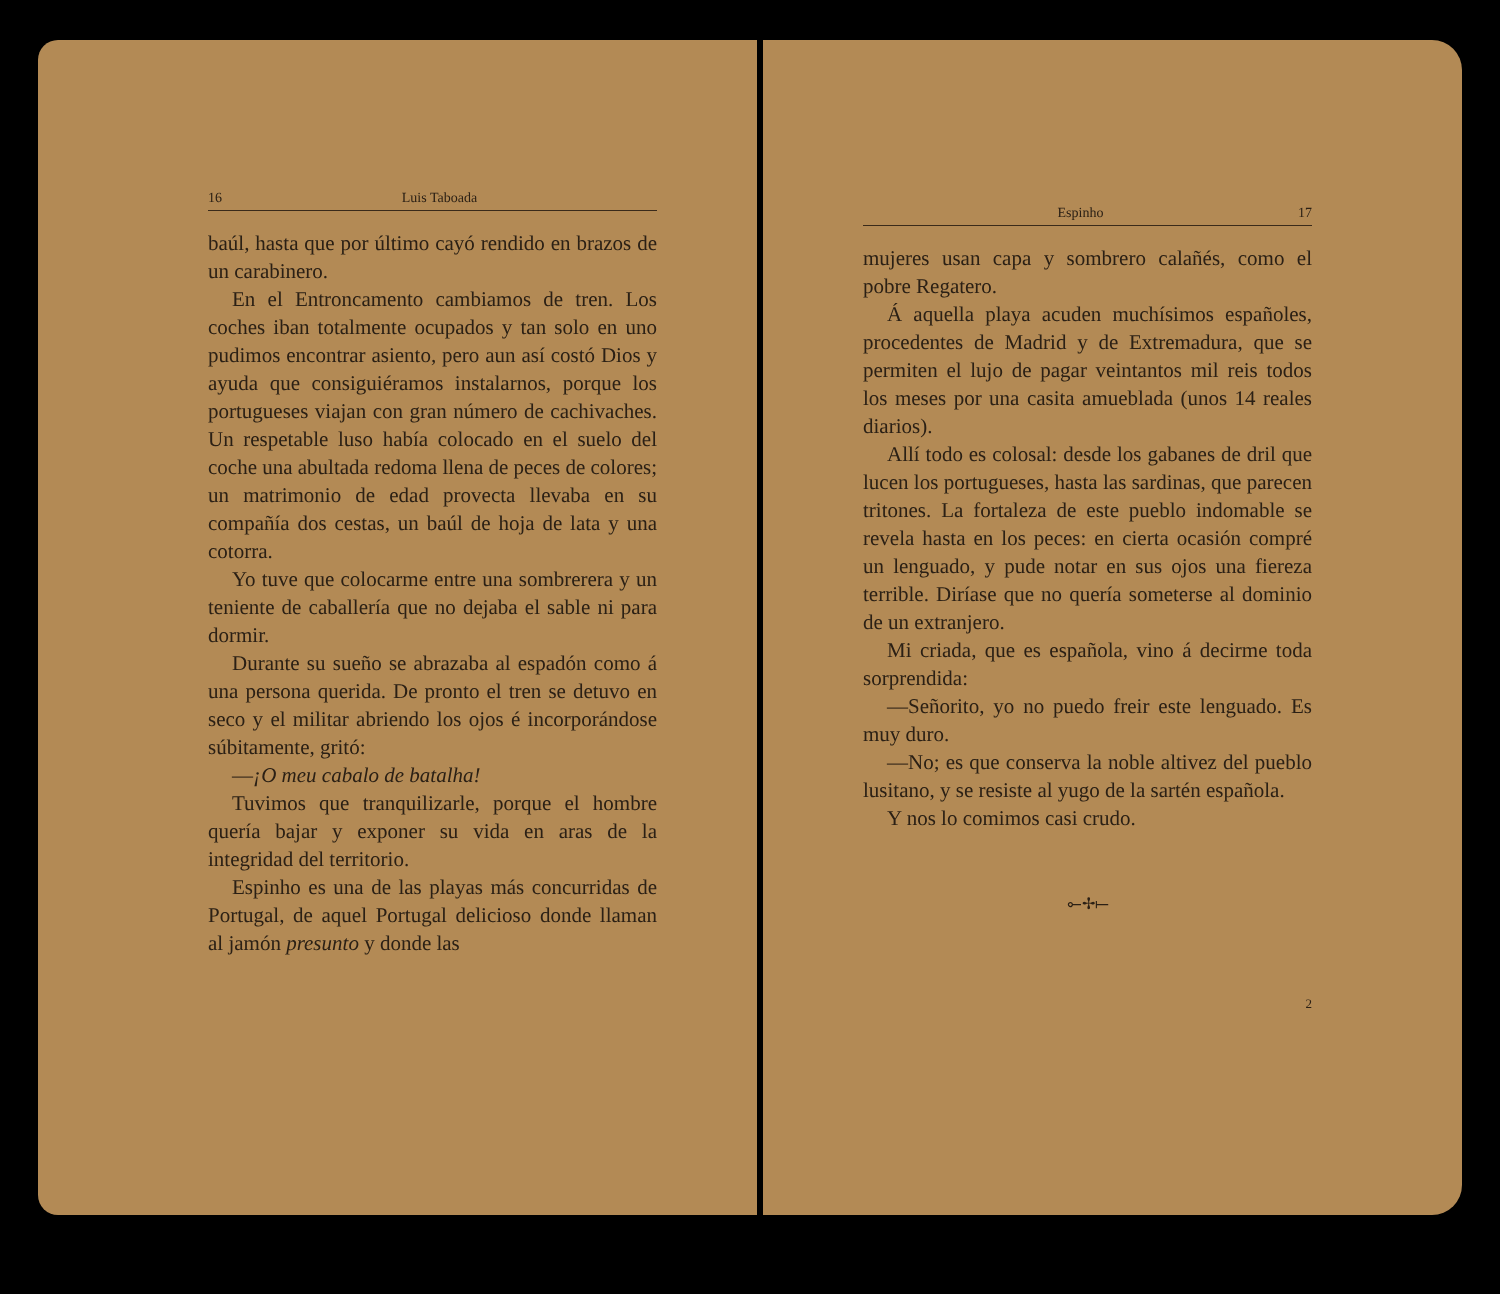16 Luis Taboada
baúl, hasta que por último cayó rendido en brazos de un carabinero.
En el Entroncamento cambiamos de tren. Los coches iban totalmente ocupados y tan solo en uno pudimos encontrar asiento, pero aun así costó Dios y ayuda que consiguiéramos instalarnos, porque los portugueses viajan con gran número de cachivaches. Un respetable luso había colocado en el suelo del coche una abultada redoma llena de peces de colores; un matrimonio de edad provecta llevaba en su compañía dos cestas, un baúl de hoja de lata y una cotorra.
Yo tuve que colocarme entre una sombrerera y un teniente de caballería que no dejaba el sable ni para dormir.
Durante su sueño se abrazaba al espadón como á una persona querida. De pronto el tren se detuvo en seco y el militar abriendo los ojos é incorporándose súbitamente, gritó:
—¡O meu cabalo de batalha!
Tuvimos que tranquilizarle, porque el hombre quería bajar y exponer su vida en aras de la integridad del territorio.
Espinho es una de las playas más concurridas de Portugal, de aquel Portugal delicioso donde llaman al jamón presunto y donde las
Espinho 17
mujeres usan capa y sombrero calañés, como el pobre Regatero.
Á aquella playa acuden muchísimos españoles, procedentes de Madrid y de Extremadura, que se permiten el lujo de pagar veintantos mil reis todos los meses por una casita amueblada (unos 14 reales diarios).
Allí todo es colosal: desde los gabanes de dril que lucen los portugueses, hasta las sardinas, que parecen tritones. La fortaleza de este pueblo indomable se revela hasta en los peces: en cierta ocasión compré un lenguado, y pude notar en sus ojos una fiereza terrible. Diríase que no quería someterse al dominio de un extranjero.
Mi criada, que es española, vino á decirme toda sorprendida:
—Señorito, yo no puedo freir este lenguado. Es muy duro.
—No; es que conserva la noble altivez del pueblo lusitano, y se resiste al yugo de la sartén española.
Y nos lo comimos casi crudo.
⟜✢⟝
2